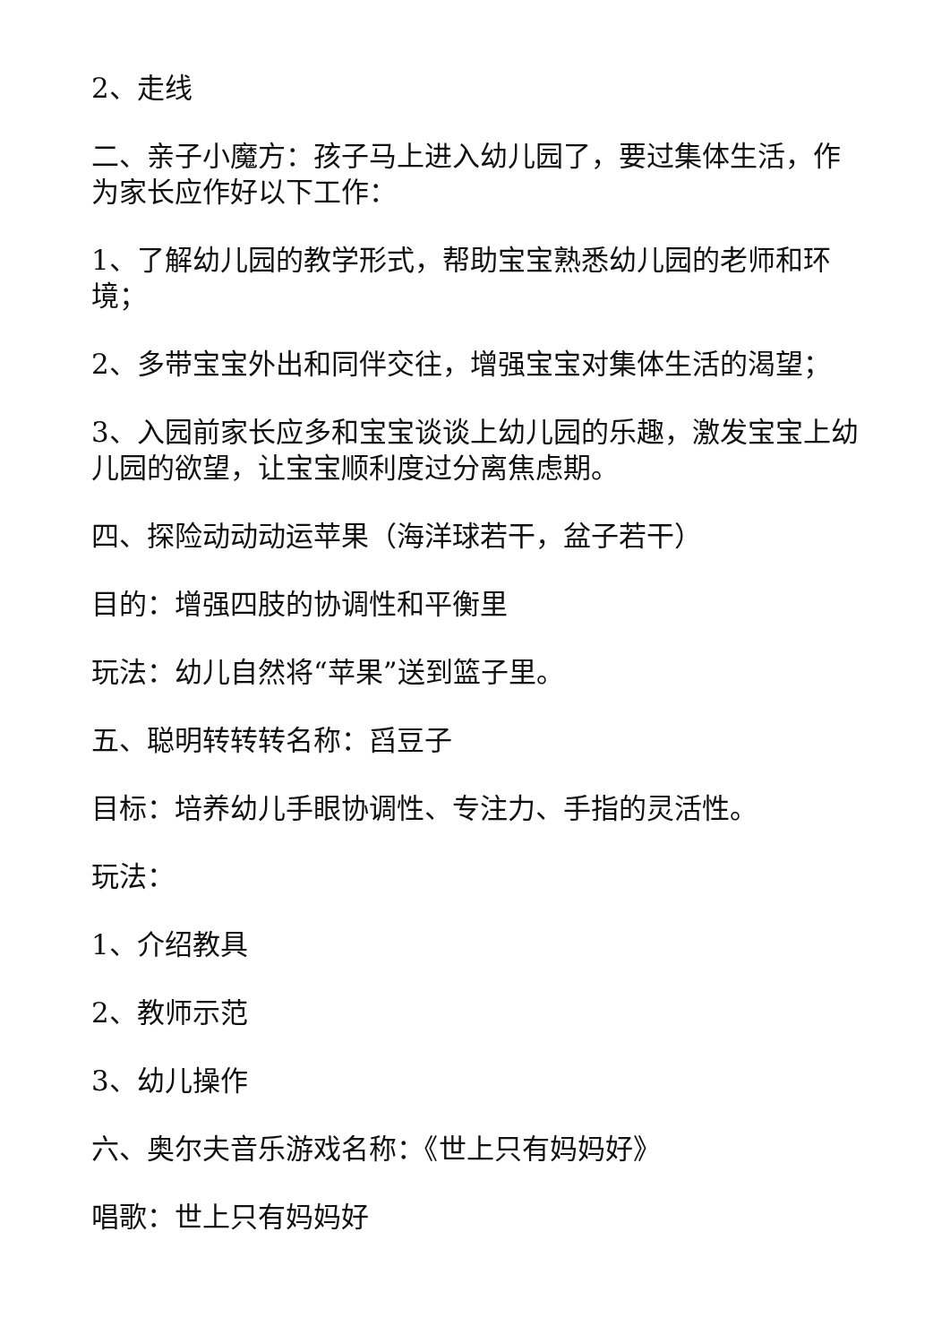2、走线
二、亲子小魔方：孩子马上进入幼儿园了，要过集体生活，作为家长应作好以下工作：
1、了解幼儿园的教学形式，帮助宝宝熟悉幼儿园的老师和环境；
2、多带宝宝外出和同伴交往，增强宝宝对集体生活的渴望；
3、入园前家长应多和宝宝谈谈上幼儿园的乐趣，激发宝宝上幼儿园的欲望，让宝宝顺利度过分离焦虑期。
四、探险动动动运苹果（海洋球若干，盆子若干）
目的：增强四肢的协调性和平衡里
玩法：幼儿自然将“苹果”送到篮子里。
五、聪明转转转名称：舀豆子
目标：培养幼儿手眼协调性、专注力、手指的灵活性。
玩法：
1、介绍教具
2、教师示范
3、幼儿操作
六、奥尔夫音乐游戏名称：《世上只有妈妈好》
唱歌：世上只有妈妈好